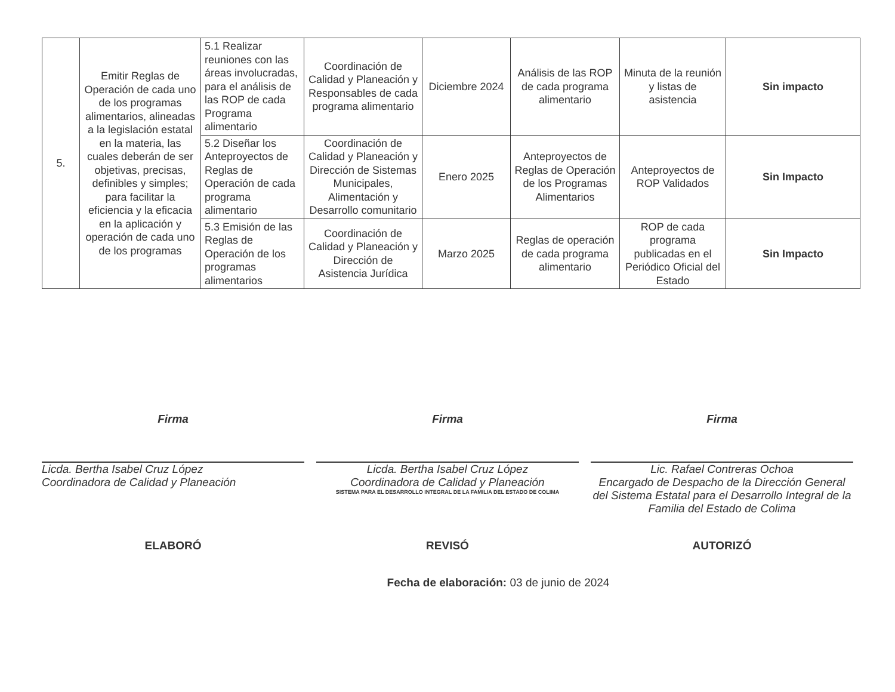| 5. | Emitir Reglas de Operación de cada uno de los programas alimentarios, alineadas a la legislación estatal en la materia, las cuales deberán de ser objetivas, precisas, definibles y simples; para facilitar la eficiencia y la eficacia en la aplicación y operación de cada uno de los programas | 5.1 Realizar reuniones con las áreas involucradas, para el análisis de las ROP de cada Programa alimentario | Coordinación de Calidad y Planeación y Responsables de cada programa alimentario | Diciembre 2024 | Análisis de las ROP de cada programa alimentario | Minuta de la reunión y listas de asistencia | Sin impacto |
| | | 5.2 Diseñar los Anteproyectos de Reglas de Operación de cada programa alimentario | Coordinación de Calidad y Planeación y Dirección de Sistemas Municipales, Alimentación y Desarrollo comunitario | Enero 2025 | Anteproyectos de Reglas de Operación de los Programas Alimentarios | Anteproyectos de ROP Validados | Sin Impacto |
| | | 5.3 Emisión de las Reglas de Operación de los programas alimentarios | Coordinación de Calidad y Planeación y Dirección de Asistencia Jurídica | Marzo 2025 | Reglas de operación de cada programa alimentario | ROP de cada programa publicadas en el Periódico Oficial del Estado | Sin Impacto |
Firma
Licda. Bertha Isabel Cruz López
Coordinadora de Calidad y Planeación
Firma
Licda. Bertha Isabel Cruz López
Coordinadora de Calidad y Planeación
SISTEMA PARA EL DESARROLLO INTEGRAL DE LA FAMILIA DEL ESTADO DE COLIMA
Firma
Lic. Rafael Contreras Ochoa
Encargado de Despacho de la Dirección General del Sistema Estatal para el Desarrollo Integral de la Familia del Estado de Colima
ELABORÓ REVISÓ AUTORIZÓ
Fecha de elaboración: 03 de junio de 2024